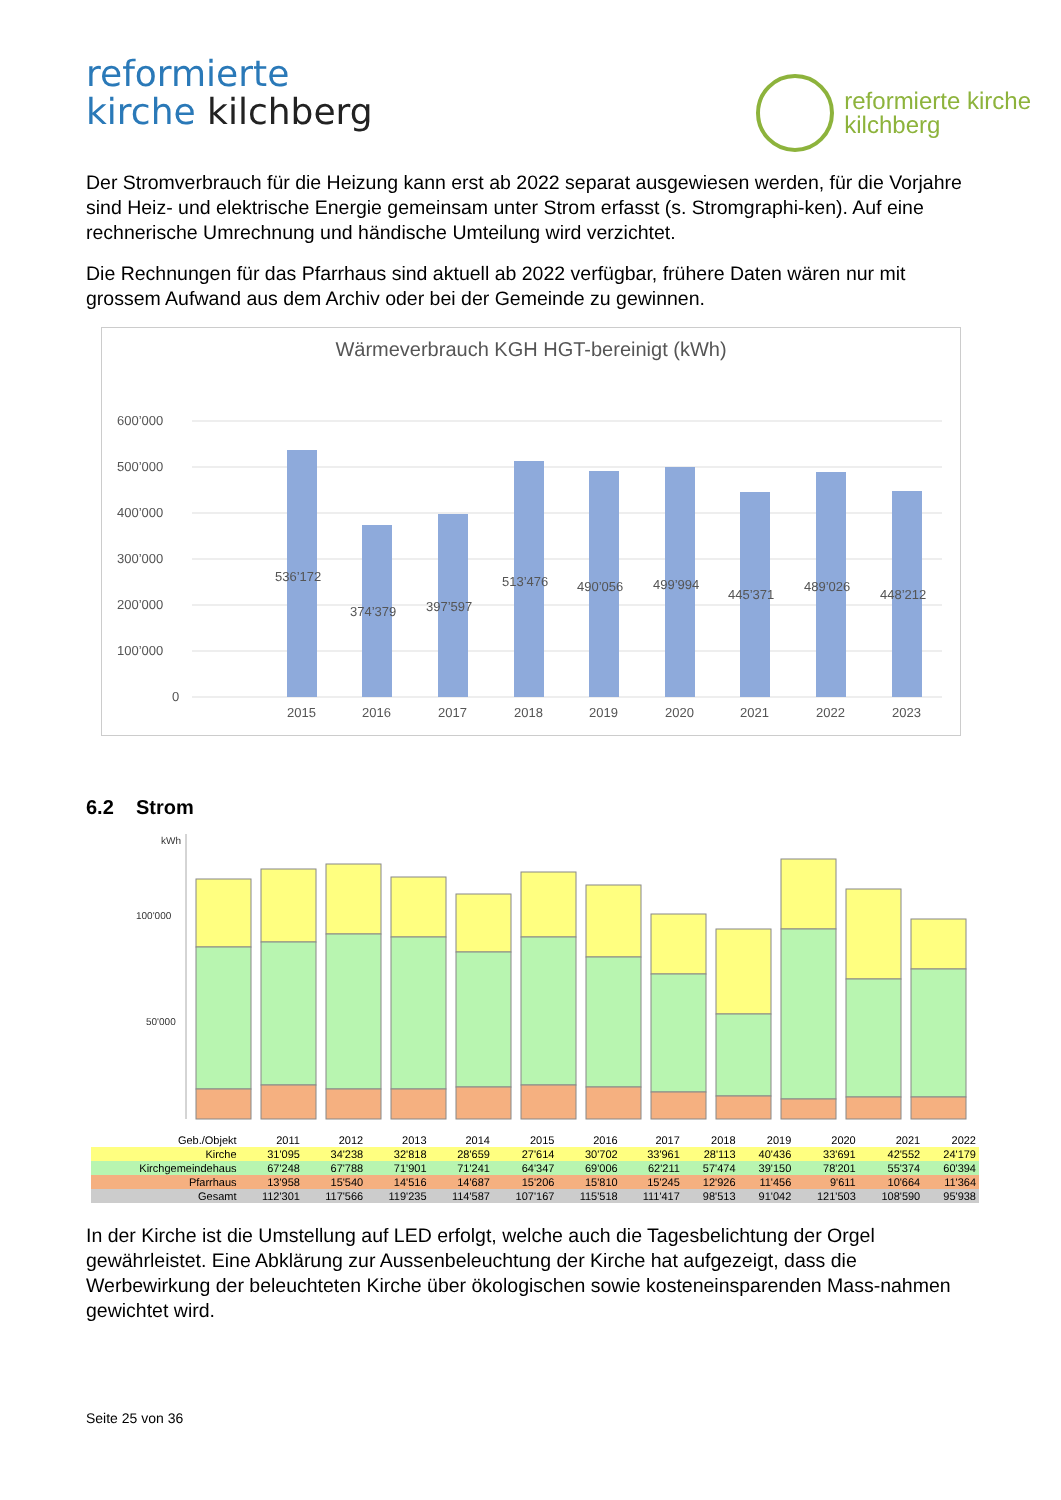reformierte
kirche kilchberg
reformierte kirche
kilchberg
Der Stromverbrauch für die Heizung kann erst ab 2022 separat ausgewiesen werden, für die Vorjahre sind Heiz- und elektrische Energie gemeinsam unter Strom erfasst (s. Stromgraphi-ken). Auf eine rechnerische Umrechnung und händische Umteilung wird verzichtet.
Die Rechnungen für das Pfarrhaus sind aktuell ab 2022 verfügbar, frühere Daten wären nur mit grossem Aufwand aus dem Archiv oder bei der Gemeinde zu gewinnen.
Wärmeverbrauch KGH HGT-bereinigt (kWh)
600’000
500’000
400’000
300’000
200’000
100’000
0
536’172
374’379
397’597
513’476
490’056
499’994
445’371
489’026
448’212
2015
2016
2017
2018
2019
2020
2021
2022
2023
6.2 Strom
kWh
100'000
50'000
| Geb./Objekt | 2011 | 2012 | 2013 | 2014 | 2015 | 2016 | 2017 | 2018 | 2019 | 2020 | 2021 | 2022 |
| --- | --- | --- | --- | --- | --- | --- | --- | --- | --- | --- | --- | --- |
| Kirche | 31'095 | 34'238 | 32'818 | 28'659 | 27'614 | 30'702 | 33'961 | 28'113 | 40'436 | 33'691 | 42'552 | 24'179 |
| Kirchgemeindehaus | 67'248 | 67'788 | 71'901 | 71'241 | 64'347 | 69'006 | 62'211 | 57'474 | 39'150 | 78'201 | 55'374 | 60'394 |
| Pfarrhaus | 13'958 | 15'540 | 14'516 | 14'687 | 15'206 | 15'810 | 15'245 | 12'926 | 11'456 | 9'611 | 10'664 | 11'364 |
| Gesamt | 112'301 | 117'566 | 119'235 | 114'587 | 107'167 | 115'518 | 111'417 | 98'513 | 91'042 | 121'503 | 108'590 | 95'938 |
In der Kirche ist die Umstellung auf LED erfolgt, welche auch die Tagesbelichtung der Orgel gewährleistet. Eine Abklärung zur Aussenbeleuchtung der Kirche hat aufgezeigt, dass die Werbewirkung der beleuchteten Kirche über ökologischen sowie kosteneinsparenden Mass-nahmen gewichtet wird.
Seite 25 von 36